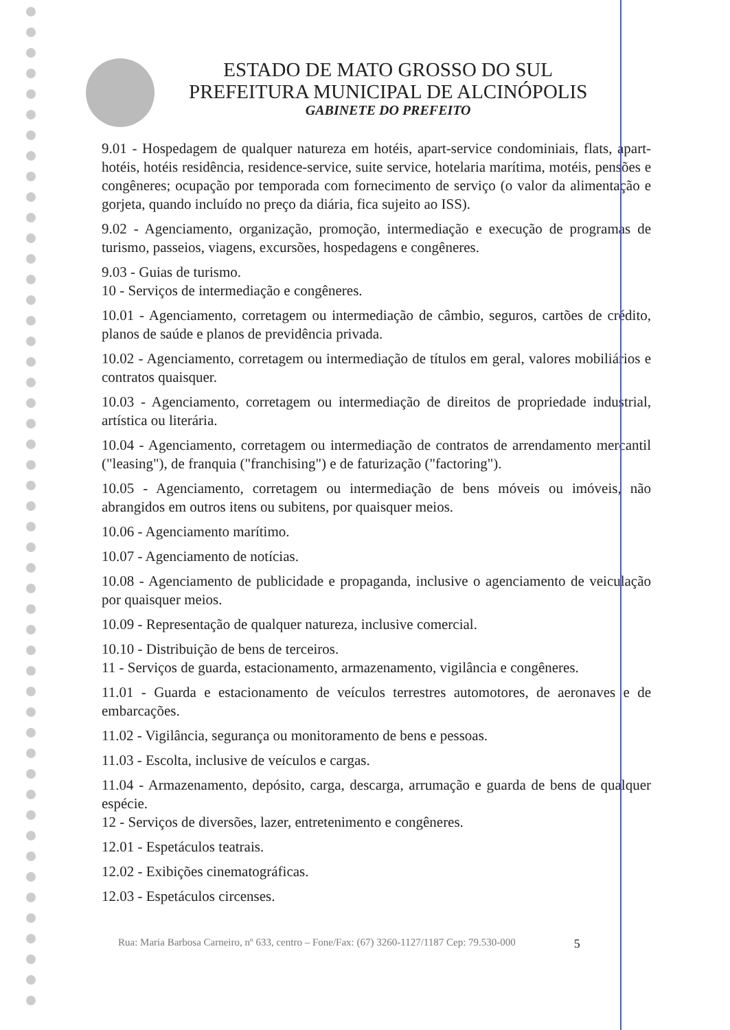ESTADO DE MATO GROSSO DO SUL
PREFEITURA MUNICIPAL DE ALCINÓPOLIS
GABINETE DO PREFEITO
9.01 - Hospedagem de qualquer natureza em hotéis, apart-service condominiais, flats, apart-hotéis, hotéis residência, residence-service, suite service, hotelaria marítima, motéis, pensões e congêneres; ocupação por temporada com fornecimento de serviço (o valor da alimentação e gorjeta, quando incluído no preço da diária, fica sujeito ao ISS).
9.02 - Agenciamento, organização, promoção, intermediação e execução de programas de turismo, passeios, viagens, excursões, hospedagens e congêneres.
9.03 - Guias de turismo.
10 - Serviços de intermediação e congêneres.
10.01 - Agenciamento, corretagem ou intermediação de câmbio, seguros, cartões de crédito, planos de saúde e planos de previdência privada.
10.02 - Agenciamento, corretagem ou intermediação de títulos em geral, valores mobiliários e contratos quaisquer.
10.03 - Agenciamento, corretagem ou intermediação de direitos de propriedade industrial, artística ou literária.
10.04 - Agenciamento, corretagem ou intermediação de contratos de arrendamento mercantil ("leasing"), de franquia ("franchising") e de faturização ("factoring").
10.05 - Agenciamento, corretagem ou intermediação de bens móveis ou imóveis, não abrangidos em outros itens ou subitens, por quaisquer meios.
10.06 - Agenciamento marítimo.
10.07 - Agenciamento de notícias.
10.08 - Agenciamento de publicidade e propaganda, inclusive o agenciamento de veiculação por quaisquer meios.
10.09 - Representação de qualquer natureza, inclusive comercial.
10.10 - Distribuição de bens de terceiros.
11 - Serviços de guarda, estacionamento, armazenamento, vigilância e congêneres.
11.01 - Guarda e estacionamento de veículos terrestres automotores, de aeronaves e de embarcações.
11.02 - Vigilância, segurança ou monitoramento de bens e pessoas.
11.03 - Escolta, inclusive de veículos e cargas.
11.04 - Armazenamento, depósito, carga, descarga, arrumação e guarda de bens de qualquer espécie.
12 - Serviços de diversões, lazer, entretenimento e congêneres.
12.01 - Espetáculos teatrais.
12.02 - Exibições cinematográficas.
12.03 - Espetáculos circenses.
Rua: Maria Barbosa Carneiro, nº 633, centro – Fone/Fax: (67) 3260-1127/1187 Cep: 79.530-000 5